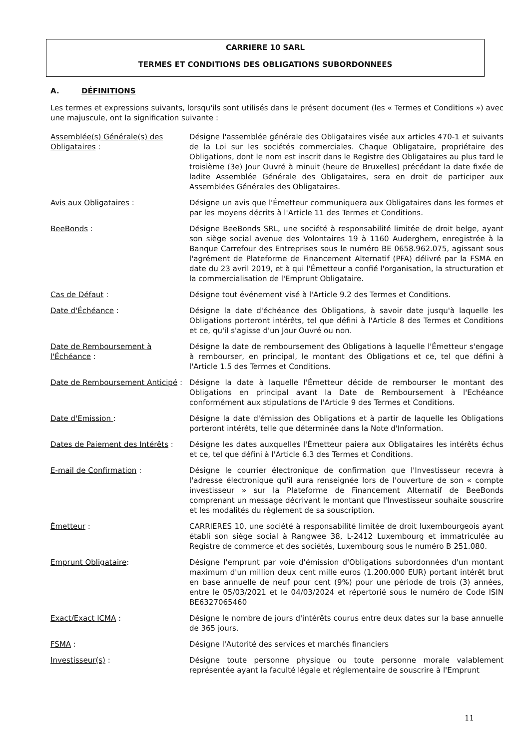CARRIERE 10 SARL
TERMES ET CONDITIONS DES OBLIGATIONS SUBORDONNEES
A. DÉFINITIONS
Les termes et expressions suivants, lorsqu'ils sont utilisés dans le présent document (les « Termes et Conditions ») avec une majuscule, ont la signification suivante :
Assemblée(s) Générale(s) des Obligataires :
Désigne l'assemblée générale des Obligataires visée aux articles 470-1 et suivants de la Loi sur les sociétés commerciales. Chaque Obligataire, propriétaire des Obligations, dont le nom est inscrit dans le Registre des Obligataires au plus tard le troisième (3e) Jour Ouvré à minuit (heure de Bruxelles) précédant la date fixée de ladite Assemblée Générale des Obligataires, sera en droit de participer aux Assemblées Générales des Obligataires.
Avis aux Obligataires : Désigne un avis que l'Émetteur communiquera aux Obligataires dans les formes et par les moyens décrits à l'Article 11 des Termes et Conditions.
BeeBonds : Désigne BeeBonds SRL, une société à responsabilité limitée de droit belge, ayant son siège social avenue des Volontaires 19 à 1160 Auderghem, enregistrée à la Banque Carrefour des Entreprises sous le numéro BE 0658.962.075, agissant sous l'agrément de Plateforme de Financement Alternatif (PFA) délivré par la FSMA en date du 23 avril 2019, et à qui l'Émetteur a confié l'organisation, la structuration et la commercialisation de l'Emprunt Obligataire.
Cas de Défaut : Désigne tout événement visé à l'Article 9.2 des Termes et Conditions.
Date d'Échéance : Désigne la date d'échéance des Obligations, à savoir date jusqu'à laquelle les Obligations porteront intérêts, tel que défini à l'Article 8 des Termes et Conditions et ce, qu'il s'agisse d'un Jour Ouvré ou non.
Date de Remboursement à l'Échéance :
Désigne la date de remboursement des Obligations à laquelle l'Émetteur s'engage à rembourser, en principal, le montant des Obligations et ce, tel que défini à l'Article 1.5 des Termes et Conditions.
Date de Remboursement Anticipé :
Désigne la date à laquelle l'Émetteur décide de rembourser le montant des Obligations en principal avant la Date de Remboursement à l'Echéance conformément aux stipulations de l'Article 9 des Termes et Conditions.
Date d'Emission : Désigne la date d'émission des Obligations et à partir de laquelle les Obligations porteront intérêts, telle que déterminée dans la Note d'Information.
Dates de Paiement des Intérêts :
Désigne les dates auxquelles l'Émetteur paiera aux Obligataires les intérêts échus et ce, tel que défini à l'Article 6.3 des Termes et Conditions.
E-mail de Confirmation : Désigne le courrier électronique de confirmation que l'Investisseur recevra à l'adresse électronique qu'il aura renseignée lors de l'ouverture de son « compte investisseur » sur la Plateforme de Financement Alternatif de BeeBonds comprenant un message décrivant le montant que l'Investisseur souhaite souscrire et les modalités du règlement de sa souscription.
Émetteur : CARRIERES 10, une société à responsabilité limitée de droit luxembourgeois ayant établi son siège social à Rangwee 38, L-2412 Luxembourg et immatriculée au Registre de commerce et des sociétés, Luxembourg sous le numéro B 251.080.
Emprunt Obligataire: Désigne l'emprunt par voie d'émission d'Obligations subordonnées d'un montant maximum d'un million deux cent mille euros (1.200.000 EUR) portant intérêt brut en base annuelle de neuf pour cent (9%) pour une période de trois (3) années, entre le 05/03/2021 et le 04/03/2024 et répertorié sous le numéro de Code ISIN BE6327065460
Exact/Exact ICMA : Désigne le nombre de jours d'intérêts courus entre deux dates sur la base annuelle de 365 jours.
FSMA : Désigne l'Autorité des services et marchés financiers
Investisseur(s) : Désigne toute personne physique ou toute personne morale valablement représentée ayant la faculté légale et réglementaire de souscrire à l'Emprunt
11